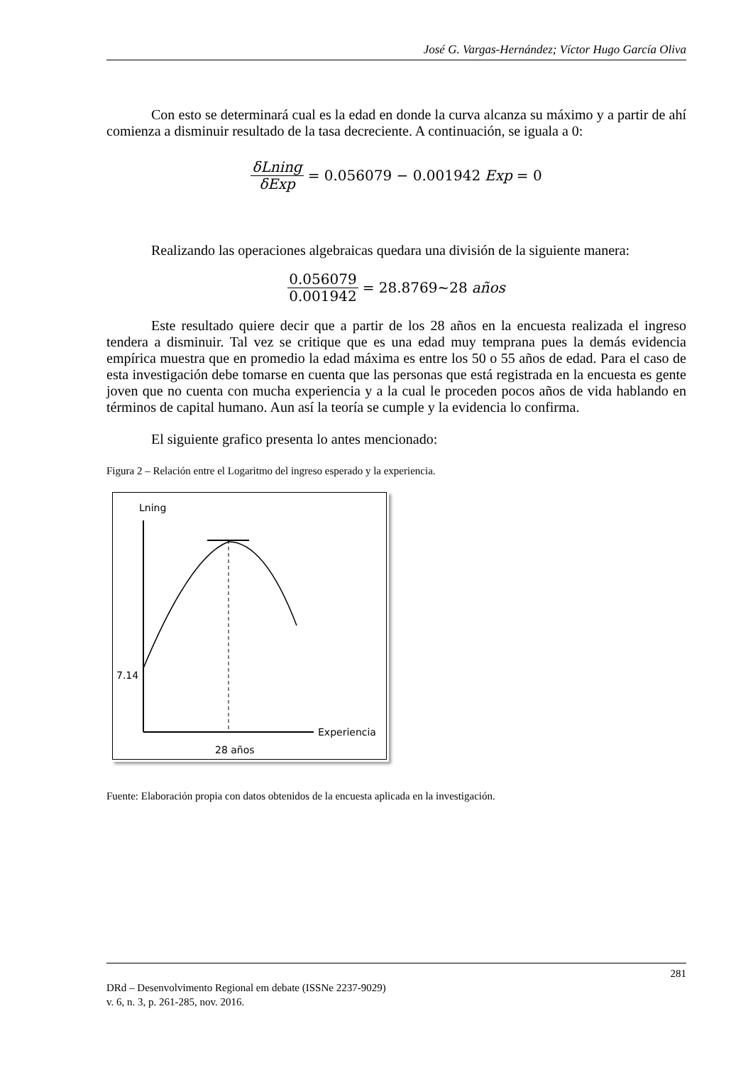José G. Vargas-Hernández; Víctor Hugo García Oliva
Con esto se determinará cual es la edad en donde la curva alcanza su máximo y a partir de ahí comienza a disminuir resultado de la tasa decreciente. A continuación, se iguala a 0:
δLning δExp = 0.056079 − 0.001942 Exp = 0
Realizando las operaciones algebraicas quedara una división de la siguiente manera:
0.056079 0.001942 = 28.8769~28 años
Este resultado quiere decir que a partir de los 28 años en la encuesta realizada el ingreso tendera a disminuir. Tal vez se critique que es una edad muy temprana pues la demás evidencia empírica muestra que en promedio la edad máxima es entre los 50 o 55 años de edad. Para el caso de esta investigación debe tomarse en cuenta que las personas que está registrada en la encuesta es gente joven que no cuenta con mucha experiencia y a la cual le proceden pocos años de vida hablando en términos de capital humano. Aun así la teoría se cumple y la evidencia lo confirma.
El siguiente grafico presenta lo antes mencionado:
Figura 2 – Relación entre el Logaritmo del ingreso esperado y la experiencia.
Lning
Experiencia
7.14
28 años
Fuente: Elaboración propia con datos obtenidos de la encuesta aplicada en la investigación.
281
DRd – Desenvolvimento Regional em debate (ISSNe 2237-9029)
v. 6, n. 3, p. 261-285, nov. 2016.